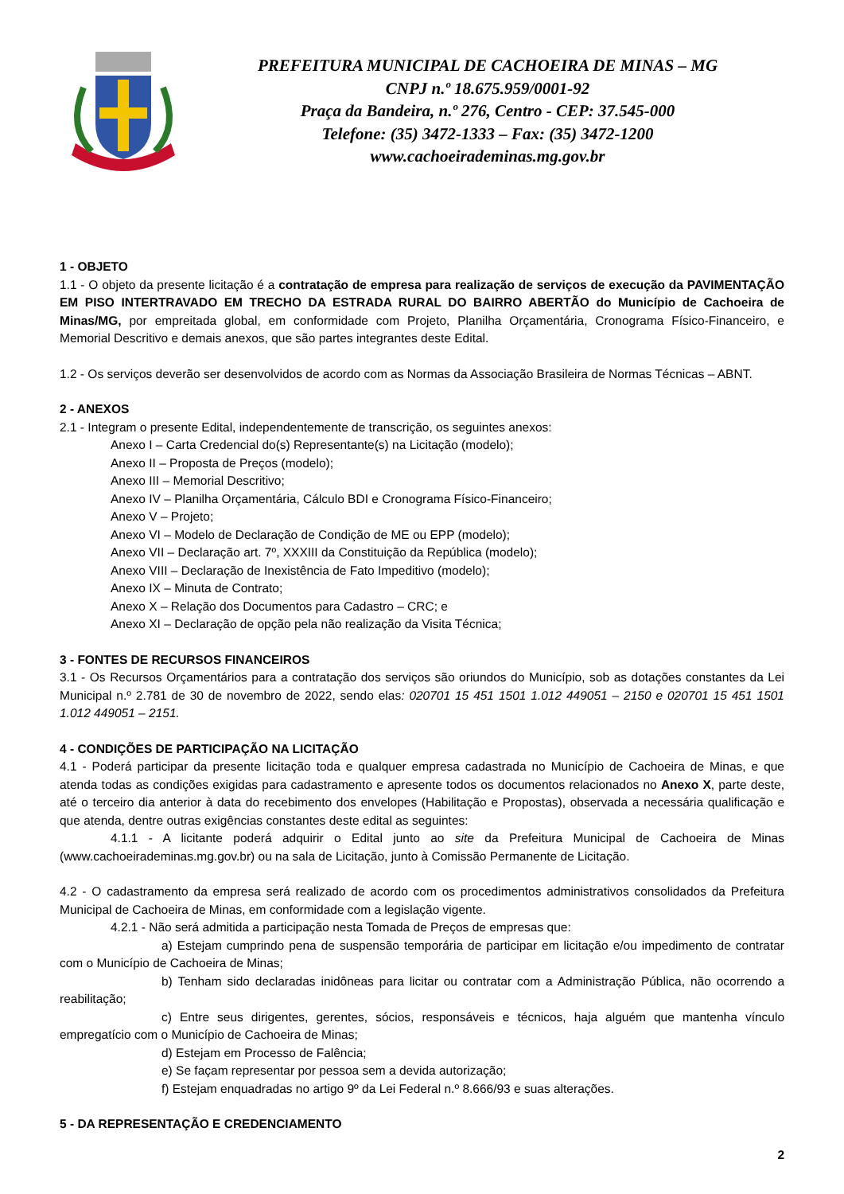PREFEITURA MUNICIPAL DE CACHOEIRA DE MINAS – MG
CNPJ n.º 18.675.959/0001-92
Praça da Bandeira, n.º 276, Centro - CEP: 37.545-000
Telefone: (35) 3472-1333 – Fax: (35) 3472-1200
www.cachoeirademinas.mg.gov.br
1 - OBJETO
1.1 - O objeto da presente licitação é a contratação de empresa para realização de serviços de execução da PAVIMENTAÇÃO EM PISO INTERTRAVADO EM TRECHO DA ESTRADA RURAL DO BAIRRO ABERTÃO do Município de Cachoeira de Minas/MG, por empreitada global, em conformidade com Projeto, Planilha Orçamentária, Cronograma Físico-Financeiro, e Memorial Descritivo e demais anexos, que são partes integrantes deste Edital.
1.2 - Os serviços deverão ser desenvolvidos de acordo com as Normas da Associação Brasileira de Normas Técnicas – ABNT.
2 - ANEXOS
2.1 - Integram o presente Edital, independentemente de transcrição, os seguintes anexos:
Anexo I – Carta Credencial do(s) Representante(s) na Licitação (modelo);
Anexo II – Proposta de Preços (modelo);
Anexo III – Memorial Descritivo;
Anexo IV – Planilha Orçamentária, Cálculo BDI e Cronograma Físico-Financeiro;
Anexo V – Projeto;
Anexo VI – Modelo de Declaração de Condição de ME ou EPP (modelo);
Anexo VII – Declaração art. 7º, XXXIII da Constituição da República (modelo);
Anexo VIII – Declaração de Inexistência de Fato Impeditivo (modelo);
Anexo IX – Minuta de Contrato;
Anexo X – Relação dos Documentos para Cadastro – CRC; e
Anexo XI – Declaração de opção pela não realização da Visita Técnica;
3 - FONTES DE RECURSOS FINANCEIROS
3.1 - Os Recursos Orçamentários para a contratação dos serviços são oriundos do Município, sob as dotações constantes da Lei Municipal n.º 2.781 de 30 de novembro de 2022, sendo elas: 020701 15 451 1501 1.012 449051 – 2150 e 020701 15 451 1501 1.012 449051 – 2151.
4 - CONDIÇÕES DE PARTICIPAÇÃO NA LICITAÇÃO
4.1 - Poderá participar da presente licitação toda e qualquer empresa cadastrada no Município de Cachoeira de Minas, e que atenda todas as condições exigidas para cadastramento e apresente todos os documentos relacionados no Anexo X, parte deste, até o terceiro dia anterior à data do recebimento dos envelopes (Habilitação e Propostas), observada a necessária qualificação e que atenda, dentre outras exigências constantes deste edital as seguintes:
4.1.1 - A licitante poderá adquirir o Edital junto ao site da Prefeitura Municipal de Cachoeira de Minas (www.cachoeirademinas.mg.gov.br) ou na sala de Licitação, junto à Comissão Permanente de Licitação.
4.2 - O cadastramento da empresa será realizado de acordo com os procedimentos administrativos consolidados da Prefeitura Municipal de Cachoeira de Minas, em conformidade com a legislação vigente.
4.2.1 - Não será admitida a participação nesta Tomada de Preços de empresas que:
a) Estejam cumprindo pena de suspensão temporária de participar em licitação e/ou impedimento de contratar com o Município de Cachoeira de Minas;
b) Tenham sido declaradas inidôneas para licitar ou contratar com a Administração Pública, não ocorrendo a reabilitação;
c) Entre seus dirigentes, gerentes, sócios, responsáveis e técnicos, haja alguém que mantenha vínculo empregatício com o Município de Cachoeira de Minas;
d) Estejam em Processo de Falência;
e) Se façam representar por pessoa sem a devida autorização;
f) Estejam enquadradas no artigo 9º da Lei Federal n.º 8.666/93 e suas alterações.
5 - DA REPRESENTAÇÃO E CREDENCIAMENTO
2